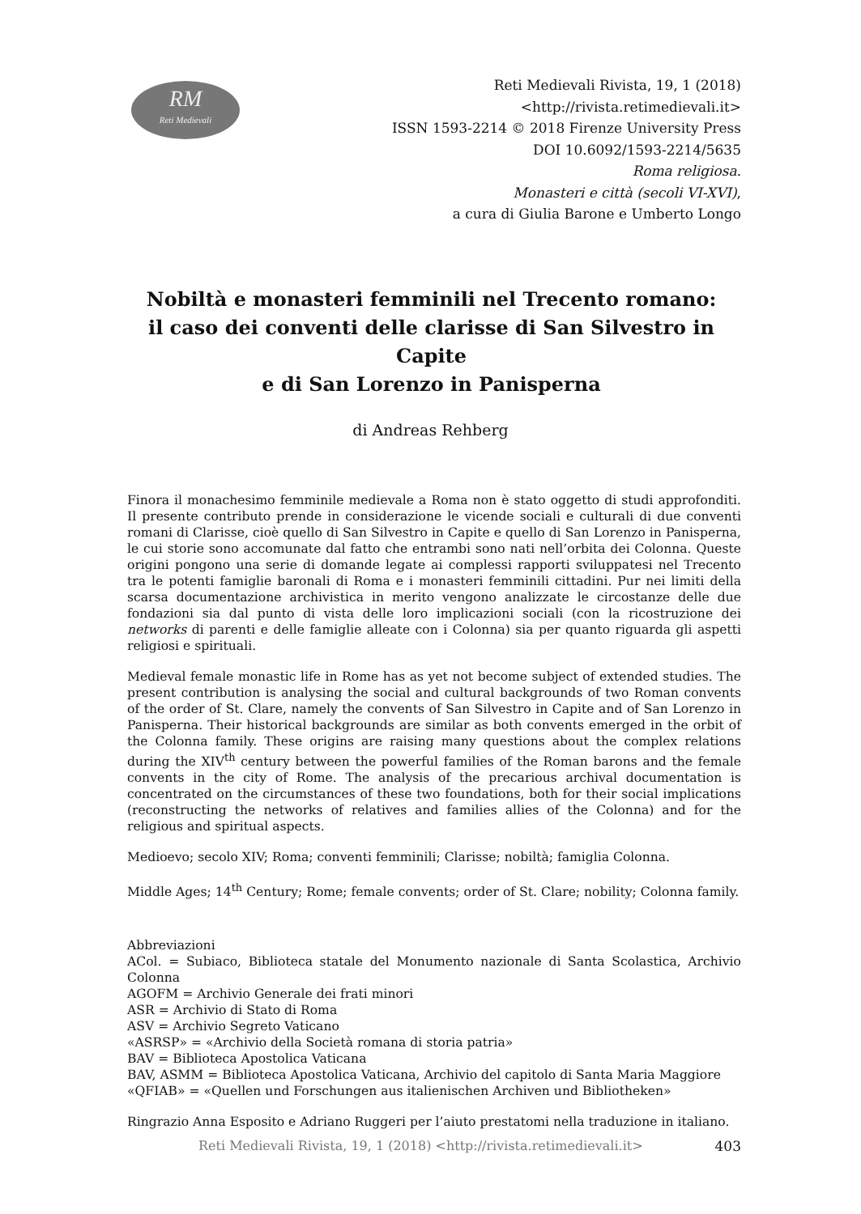RM
Reti Medievali
Reti Medievali Rivista, 19, 1 (2018)
<http://rivista.retimedievali.it>
ISSN 1593-2214 © 2018 Firenze University Press
DOI 10.6092/1593-2214/5635
Roma religiosa.
Monasteri e città (secoli VI-XVI),
a cura di Giulia Barone e Umberto Longo
Nobiltà e monasteri femminili nel Trecento romano:
il caso dei conventi delle clarisse di San Silvestro in Capite
e di San Lorenzo in Panisperna
di Andreas Rehberg
Finora il monachesimo femminile medievale a Roma non è stato oggetto di studi approfonditi. Il presente contributo prende in considerazione le vicende sociali e culturali di due conventi romani di Clarisse, cioè quello di San Silvestro in Capite e quello di San Lorenzo in Panisperna, le cui storie sono accomunate dal fatto che entrambi sono nati nell’orbita dei Colonna. Queste origini pongono una serie di domande legate ai complessi rapporti sviluppatesi nel Trecento tra le potenti famiglie baronali di Roma e i monasteri femminili cittadini. Pur nei limiti della scarsa documentazione archivistica in merito vengono analizzate le circostanze delle due fondazioni sia dal punto di vista delle loro implicazioni sociali (con la ricostruzione dei networks di parenti e delle famiglie alleate con i Colonna) sia per quanto riguarda gli aspetti religiosi e spirituali.
Medieval female monastic life in Rome has as yet not become subject of extended studies. The present contribution is analysing the social and cultural backgrounds of two Roman convents of the order of St. Clare, namely the convents of San Silvestro in Capite and of San Lorenzo in Panisperna. Their historical backgrounds are similar as both convents emerged in the orbit of the Colonna family. These origins are raising many questions about the complex relations during the XIV<sup>th</sup> century between the powerful families of the Roman barons and the female convents in the city of Rome. The analysis of the precarious archival documentation is concentrated on the circumstances of these two foundations, both for their social implications (reconstructing the networks of relatives and families allies of the Colonna) and for the religious and spiritual aspects.
Medioevo; secolo XIV; Roma; conventi femminili; Clarisse; nobiltà; famiglia Colonna.
Middle Ages; 14<sup>th</sup> Century; Rome; female convents; order of St. Clare; nobility; Colonna family.
Abbreviazioni
ACol. = Subiaco, Biblioteca statale del Monumento nazionale di Santa Scolastica, Archivio Colonna
AGOFM = Archivio Generale dei frati minori
ASR = Archivio di Stato di Roma
ASV = Archivio Segreto Vaticano
«ASRSP» = «Archivio della Società romana di storia patria»
BAV = Biblioteca Apostolica Vaticana
BAV, ASMM = Biblioteca Apostolica Vaticana, Archivio del capitolo di Santa Maria Maggiore
«QFIAB» = «Quellen und Forschungen aus italienischen Archiven und Bibliotheken»
Ringrazio Anna Esposito e Adriano Ruggeri per l’aiuto prestatomi nella traduzione in italiano.
Reti Medievali Rivista, 19, 1 (2018) <http://rivista.retimedievali.it>
403